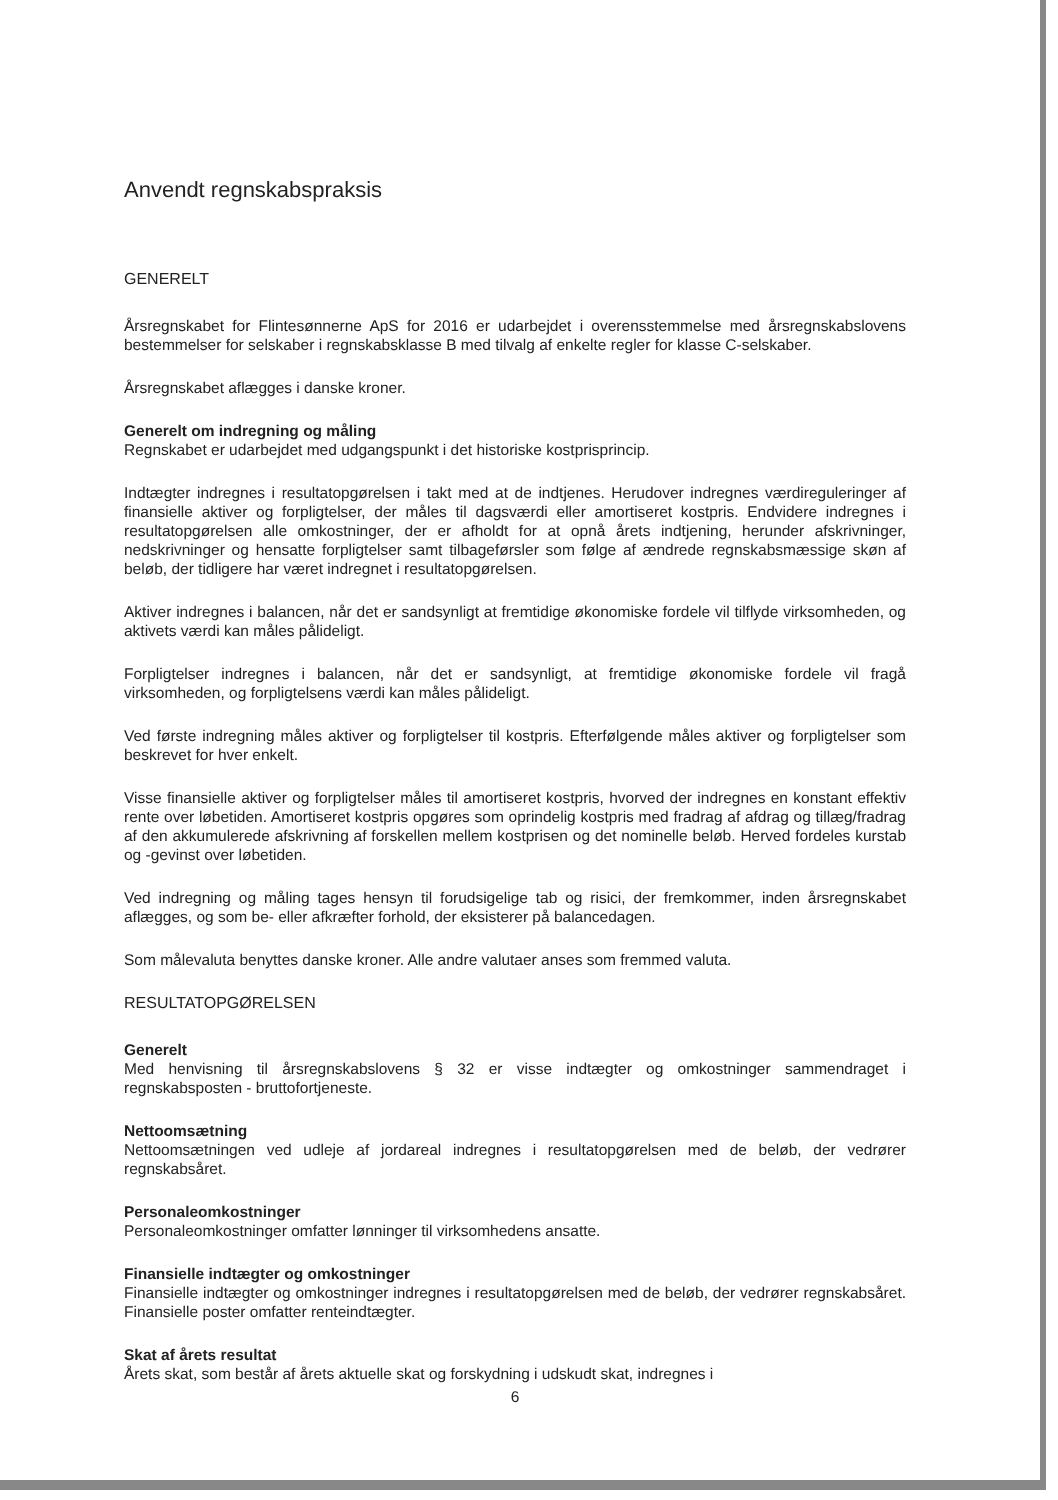Anvendt regnskabspraksis
GENERELT
Årsregnskabet for Flintesønnerne ApS for 2016 er udarbejdet i overensstemmelse med årsregnskabslovens bestemmelser for selskaber i regnskabsklasse B med tilvalg af enkelte regler for klasse C-selskaber.
Årsregnskabet aflægges i danske kroner.
Generelt om indregning og måling
Regnskabet er udarbejdet med udgangspunkt i det historiske kostprisprincip.
Indtægter indregnes i resultatopgørelsen i takt med at de indtjenes. Herudover indregnes værdireguleringer af finansielle aktiver og forpligtelser, der måles til dagsværdi eller amortiseret kostpris. Endvidere indregnes i resultatopgørelsen alle omkostninger, der er afholdt for at opnå årets indtjening, herunder afskrivninger, nedskrivninger og hensatte forpligtelser samt tilbageførsler som følge af ændrede regnskabsmæssige skøn af beløb, der tidligere har været indregnet i resultatopgørelsen.
Aktiver indregnes i balancen, når det er sandsynligt at fremtidige økonomiske fordele vil tilflyde virksomheden, og aktivets værdi kan måles pålideligt.
Forpligtelser indregnes i balancen, når det er sandsynligt, at fremtidige økonomiske fordele vil fragå virksomheden, og forpligtelsens værdi kan måles pålideligt.
Ved første indregning måles aktiver og forpligtelser til kostpris. Efterfølgende måles aktiver og forpligtelser som beskrevet for hver enkelt.
Visse finansielle aktiver og forpligtelser måles til amortiseret kostpris, hvorved der indregnes en konstant effektiv rente over løbetiden. Amortiseret kostpris opgøres som oprindelig kostpris med fradrag af afdrag og tillæg/fradrag af den akkumulerede afskrivning af forskellen mellem kostprisen og det nominelle beløb. Herved fordeles kurstab og -gevinst over løbetiden.
Ved indregning og måling tages hensyn til forudsigelige tab og risici, der fremkommer, inden årsregnskabet aflægges, og som be- eller afkræfter forhold, der eksisterer på balancedagen.
Som målevaluta benyttes danske kroner. Alle andre valutaer anses som fremmed valuta.
RESULTATOPGØRELSEN
Generelt
Med henvisning til årsregnskabslovens § 32 er visse indtægter og omkostninger sammendraget i regnskabsposten - bruttofortjeneste.
Nettoomsætning
Nettoomsætningen ved udleje af jordareal indregnes i resultatopgørelsen med de beløb, der vedrører regnskabsåret.
Personaleomkostninger
Personaleomkostninger omfatter lønninger til virksomhedens ansatte.
Finansielle indtægter og omkostninger
Finansielle indtægter og omkostninger indregnes i resultatopgørelsen med de beløb, der vedrører regnskabsåret. Finansielle poster omfatter renteindtægter.
Skat af årets resultat
Årets skat, som består af årets aktuelle skat og forskydning i udskudt skat, indregnes i
6